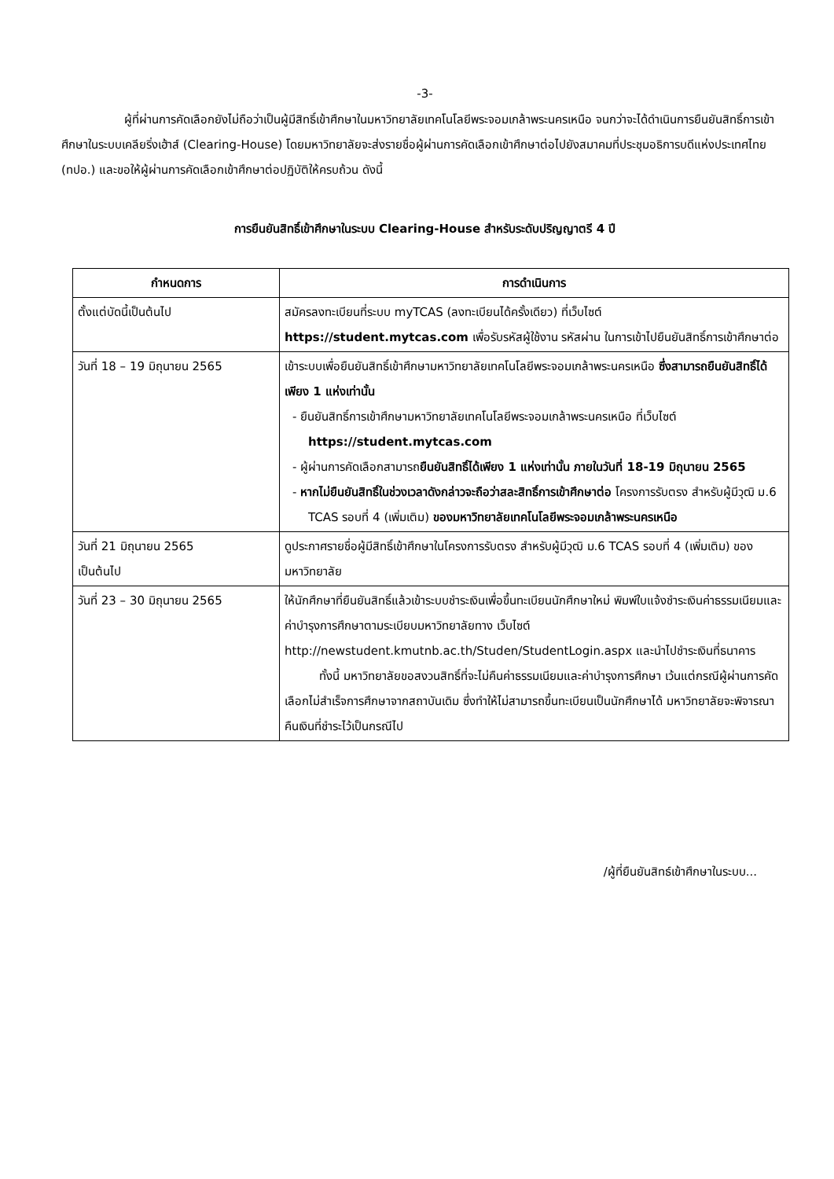-3-
ผู้ที่ผ่านการคัดเลือกยังไม่ถือว่าเป็นผู้มีสิทธิ์เข้าศึกษาในมหาวิทยาลัยเทคโนโลยีพระจอมเกล้าพระนครเหนือ จนกว่าจะได้ดำเนินการยืนยันสิทธิ์การเข้าศึกษาในระบบเคลียริ่งเฮ้าส์ (Clearing-House) โดยมหาวิทยาลัยจะส่งรายชื่อผู้ผ่านการคัดเลือกเข้าศึกษาต่อไปยังสมาคมที่ประชุมอธิการบดีแห่งประเทศไทย (ทปอ.) และขอให้ผู้ผ่านการคัดเลือกเข้าศึกษาต่อปฏิบัติให้ครบถ้วน ดังนี้
การยืนยันสิทธิ์เข้าศึกษาในระบบ Clearing-House สำหรับระดับปริญญาตรี 4 ปี
| กำหนดการ | การดำเนินการ |
| --- | --- |
| ตั้งแต่บัดนี้เป็นต้นไป | สมัครลงทะเบียนที่ระบบ myTCAS (ลงทะเบียนได้ครั้งเดียว) ที่เว็บไซต์ https://student.mytcas.com เพื่อรับรหัสผู้ใช้งาน รหัสผ่าน ในการเข้าไปยืนยันสิทธิ์การเข้าศึกษาต่อ |
| วันที่ 18 – 19 มิถุนายน 2565 | เข้าระบบเพื่อยืนยันสิทธิ์เข้าศึกษามหาวิทยาลัยเทคโนโลยีพระจอมเกล้าพระนครเหนือ ซึ่งสามารถยืนยันสิทธิ์ได้เพียง 1 แห่งเท่านั้น - ยืนยันสิทธิ์การเข้าศึกษามหาวิทยาลัยเทคโนโลยีพระจอมเกล้าพระนครเหนือ ที่เว็บไซต์ https://student.mytcas.com - ผู้ผ่านการคัดเลือกสามารถ ยืนยันสิทธิ์ได้เพียง 1 แห่งเท่านั้น ภายในวันที่ 18-19 มิถุนายน 2565 - หากไม่ยืนยันสิทธิ์ในช่วงเวลาดังกล่าวจะถือว่าสละสิทธิ์การเข้าศึกษาต่อ โครงการรับตรง สำหรับผู้มีวุฒิ ม.6 TCAS รอบที่ 4 (เพิ่มเติม) ของมหาวิทยาลัยเทคโนโลยีพระจอมเกล้าพระนครเหนือ |
| วันที่ 21 มิถุนายน 2565 เป็นต้นไป | ดูประกาศรายชื่อผู้มีสิทธิ์เข้าศึกษาในโครงการรับตรง สำหรับผู้มีวุฒิ ม.6 TCAS รอบที่ 4 (เพิ่มเติม) ของมหาวิทยาลัย |
| วันที่ 23 – 30 มิถุนายน 2565 | ให้นักศึกษาที่ยืนยันสิทธิ์แล้วเข้าระบบชำระเงินเพื่อขึ้นทะเบียนนักศึกษาใหม่ พิมพ์ใบแจ้งชำระเงินค่าธรรมเนียมและค่าบำรุงการศึกษาตามระเบียบมหาวิทยาลัยทาง เว็บไซต์ http://newstudent.kmutnb.ac.th/Studen/StudentLogin.aspx และนำไปชำระเงินที่ธนาคาร ทั้งนี้ มหาวิทยาลัยขอสงวนสิทธิ์ที่จะไม่คืนค่าธรรมเนียมและค่าบำรุงการศึกษา เว้นแต่กรณีผู้ผ่านการคัดเลือกไม่สำเร็จการศึกษาจากสถาบันเดิม ซึ่งทำให้ไม่สามารถขึ้นทะเบียนเป็นนักศึกษาได้ มหาวิทยาลัยจะพิจารณาคืนเงินที่ชำระไว้เป็นกรณีไป |
/ผู้ที่ยืนยันสิทธ์เข้าศึกษาในระบบ...